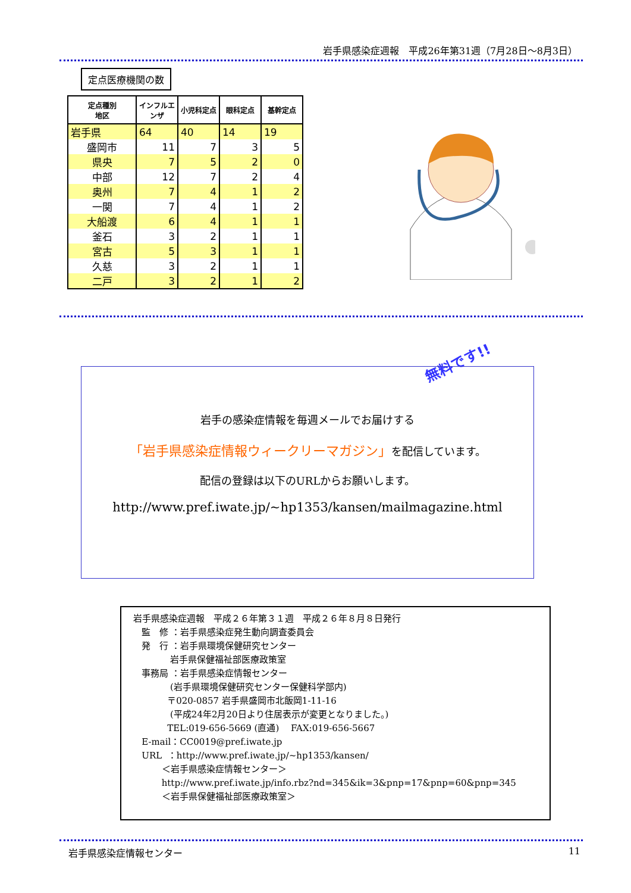岩手県感染症週報　平成26年第31週（7月28日～8月3日）
定点医療機関の数
| 定点種別 地区 | インフルエンザ | 小児科定点 | 眼科定点 | 基幹定点 |
| --- | --- | --- | --- | --- |
| 岩手県 | 64 | 40 | 14 | 19 |
| 盛岡市 | 11 | 7 | 3 | 5 |
| 県央 | 7 | 5 | 2 | 0 |
| 中部 | 12 | 7 | 2 | 4 |
| 奥州 | 7 | 4 | 1 | 2 |
| 一関 | 7 | 4 | 1 | 2 |
| 大船渡 | 6 | 4 | 1 | 1 |
| 釜石 | 3 | 2 | 1 | 1 |
| 宮古 | 5 | 3 | 1 | 1 |
| 久慈 | 3 | 2 | 1 | 1 |
| 二戸 | 3 | 2 | 1 | 2 |
無料です!!
岩手の感染症情報を毎週メールでお届けする
「岩手県感染症情報ウィークリーマガジン」を配信しています。
配信の登録は以下のURLからお願いします。
http://www.pref.iwate.jp/~hp1353/kansen/mailmagazine.html
岩手県感染症週報　平成２６年第３１週　平成２６年８月８日発行 監　修 ：岩手県感染症発生動向調査委員会 発　行 ：岩手県環境保健研究センター 岩手県保健福祉部医療政策室 事務局 ：岩手県感染症情報センター (岩手県環境保健研究センター保健科学部内) 〒020-0857 岩手県盛岡市北飯岡1-11-16 (平成24年2月20日より住居表示が変更となりました。) TEL:019-656-5669 (直通)　 FAX:019-656-5667 E-mail：CC0019@pref.iwate.jp URL ：http://www.pref.iwate.jp/~hp1353/kansen/ ＜岩手県感染症情報センター＞ http://www.pref.iwate.jp/info.rbz?nd=345&ik=3&pnp=17&pnp=60&pnp=345 ＜岩手県保健福祉部医療政策室＞
岩手県感染症情報センター 11